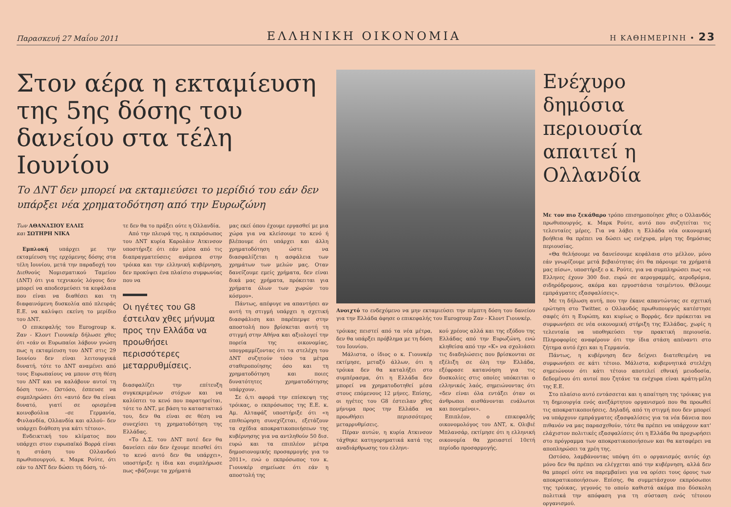Παρασκευή 27 Μαΐου 2011 ΕΛΛΗΝΙΚΗ ΟΙΚΟΝΟΜΙΑ Η ΚΑΘΗΜΕΡΙΝΗ • 23
Στον αέρα η εκταμίευση της 5ης δόσης του δανείου στα τέλη Ιουνίου
Το ΔΝΤ δεν μπορεί να εκταμιεύσει το μερίδιό του εάν δεν υπάρξει νέα χρηματοδότηση από την Ευρωζώνη
Των ΑΘΑΝΑΣΙΟΥ ΕΛΛΙΣ
και ΣΩΤΗΡΗ ΝΙΚΑ
Εμπλοκή υπάρχει με την εκταμίευση της ερχόμενης δόσης στα τέλη Ιουνίου, μετά την παραδοχή του Διεθνούς Νομισματικού Ταμείου (ΔΝΤ) ότι για τεχνικούς λόγους δεν μπορεί να αποδεσμεύσει τα κεφάλαια που είναι να διαθέσει και τη διαφαινόμενη δυσκολία από πλευράς Ε.Ε. να καλύψει εκείνη το μερίδιο του ΔΝΤ.
Ο επικεφαλής του Eurogroup κ. Ζαν - Κλοντ Γιουνκέρ δήλωσε χθες ότι «εάν οι Ευρωπαίοι λάβουν γνώση πως η εκταμίευση του ΔΝΤ στις 29 Ιουνίου δεν είναι λειτουργικά δυνατή, τότε το ΔΝΤ αναμένει από τους Ευρωπαίους να μπουν στη θέση του ΔΝΤ και να καλάβουν αυτοί τη δόση του». Ωστόσο, έσπευσε να συμπληρώσει ότι «αυτό δεν θα είναι δυνατό, γιατί σε ορισμένα κοινοβούλια –σε Γερμανία, Φινλανδία, Ολλανδία και αλλού– δεν υπάρχει διάθεση για κάτι τέτοιο».
Ενδεικτική του κλίματος που υπάρχει στον ευρωπαϊκό Βορρά είναι η στάση του Ολλανδού πρωθυπουργού, κ. Μαρκ Ρούτε, ότι εάν το ΔΝΤ δεν δώσει τη δόση, τό-
τε δεν θα το πράξει ούτε η Ολλανδία.
Από την πλευρά της, η εκπρόσωπος του ΔΝΤ κυρία Καρολάιν Ατκινσον υποστήριξε ότι εάν μέσα από τις διαπραγματεύσεις ανάμεσα στην τρόικα και την ελληνική κυβέρνηση, δεν προκύψει ένα πλαίσιο συμφωνίας που να
Οι ηγέτες του G8 έστειλαν χθες μήνυμα προς την Ελλάδα να προωθήσει περισσότερες μεταρρυθμίσεις.
διασφαλίζει την επίτευξη συγκεκριμένων στόχων και να καλύπτει το κενό που παρατηρείται, τότε το ΔΝΤ, με βάση το καταστατικό του, δεν θα είναι σε θέση να συνεχίσει τη χρηματοδότηση της Ελλάδας.
«Το Δ.Σ. του ΔΝΤ ποτέ δεν θα δανείσει εάν δεν έχουμε πεισθεί ότι το κενό αυτό δεν θα υπάρχει», υποστήριξε η ίδια και συμπλήρωσε πως «βάζουμε τα χρήματά
μας εκεί όπου έχουμε εργασθεί με μια χώρα για να κλείσουμε το κενό ή βλέπουμε ότι υπάρχει και άλλη χρηματοδότηση ώστε να διασφαλίζεται η ασφάλεια των χρημάτων των μελών μας. Οταν δανείζουμε εμείς χρήματα, δεν είναι δικά μας χρήματα, πρόκειται για χρήματα όλων των χωρών του κόσμου».
Πάντως, απέφυγε να απαντήσει αν αυτή τη στιγμή υπάρχει η σχετική διασφάλιση και παρέπεμψε στην αποστολή που βρίσκεται αυτή τη στιγμή στην Αθήνα και αξιολογεί την πορεία της οικονομίας, υπογραμμίζοντας ότι τα στελέχη του ΔΝΤ συζητούν τόσο τα μέτρα σταθεροποίησης όσο και τη χρηματοδότηση και ποιες δυνατότητες χρηματοδότησης υπάρχουν.
Σε ό,τι αφορά την επίσκεψη της τρόικας, ο εκπρόσωπος της Ε.Ε. κ. Αμ. Αλταφάζ υποστήριξε ότι «η επιθεώρηση συνεχίζεται, εξετάζουν τα σχέδια αποκρατικοποιήσεων της κυβέρνησης για να αντληθούν 50 δισ. ευρώ και τα επιπλέον μέτρα δημοσιονομικής προσαρμογής για το 2011», ενώ ο εκπρόσωπος του κ. Γιουνκέρ σημείωσε ότι εάν η αποστολή της
Ανοιχτό το ενδεχόμενο να μην εκταμιεύσει την πέμπτη δόση του δανείου για την Ελλάδα άφησε ο επικεφαλής του Eurogroup Ζαν - Κλοντ Γιουνκέρ.
τρόικας πειστεί από τα νέα μέτρα, δεν θα υπάρξει πρόβλημα με τη δόση του Ιουνίου.
Μάλιστα, ο ίδιος ο κ. Γιουνκέρ εκτίμησε, μεταξύ άλλων, ότι η τρόικα δεν θα καταλήξει στο συμπέρασμα, ότι η Ελλάδα δεν μπορεί να χρηματοδοτηθεί μέσα στους επόμενους 12 μήνες. Επίσης, οι ηγέτες του G8 έστειλαν χθες μήνυμα προς την Ελλάδα να προωθήσει περισσότερες μεταρρυθμίσεις.
Πέραν αυτών, η κυρία Ατκινσον τάχθηκε κατηγορηματικά κατά της αναδιάρθρωσης του ελληνι-
κού χρέους αλλά και της εξόδου της Ελλάδας από την Ευρωζώνη, ενώ κληθείσα από την «Κ» να σχολιάσει τις διαδηλώσεις που βρίσκονται σε εξέλιξη σε όλη την Ελλάδα, εξέφρασε κατανόηση για τις δυσκολίες στις οποίες υπόκειται ο ελληνικός λαός, σημειώνοντας ότι «δεν είναι όλα εντάξει όταν οι άνθρωποι αισθάνονται ευάλωτοι και πονεμένοι».
Επιπλέον, ο επικεφαλής οικονομολόγος του ΔΝΤ, κ. Ολιβιέ Μπλανσάρ, εκτίμησε ότι η ελληνική οικονομία θα χρειαστεί 10ετή περίοδο προσαρμογής.
Ενέχυρο δημόσια περιουσία απαιτεί η Ολλανδία
Με τον πιο ξεκάθαρο τρόπο επισημοποίησε χθες ο Ολλανδός πρωθυπουργός, κ. Μαρκ Ρούτε, αυτό που συζητείται τις τελευταίες μέρες. Για να λάβει η Ελλάδα νέα οικονομική βοήθεια θα πρέπει να δώσει ως ενέχυρα, μέρη της δημόσιας περιουσίας.
«Θα θελήσουμε να δανείσουμε κεφάλαια στο μέλλον, μόνο εάν γνωρίζουμε μετά βεβαιότητας ότι θα πάρουμε τα χρήματά μας πίσω», υποστήριξε ο κ. Ρούτε, για να συμπληρώσει πως «οι Ελληνες έχουν 300 δισ. ευρώ σε αερογραμμές, αεροδρόμια, σιδηρόδρομους, ακόμα και εργοστάσια τσιμέντου. Θέλουμε εμπράγματες εξασφαλίσεις».
Με τη δήλωση αυτή, που την έκανε απαντώντας σε σχετική ερώτηση στο Twitter, ο Ολλανδός πρωθυπουργός κατέστησε σαφές ότι η Ευρώπη, και κυρίως ο Βορράς, δεν πρόκειται να συμφωνήσει σε νέα οικονομική στήριξη της Ελλάδας, χωρίς η τελευταία να υποθηκεύσει την πρακτική περιουσία. Πληροφορίες αναφέρουν ότι την ίδια στάση απέναντι στο ζήτημα αυτό έχει και η Γερμανία.
Πάντως, η κυβέρνηση δεν δείχνει διατεθειμένη να συμφωνήσει σε κάτι τέτοιο. Μάλιστα, κυβερνητικά στελέχη σημειώνουν ότι κάτι τέτοιο αποτελεί εθνική μειοδοσία, δεδομένου ότι αυτοί που ζητάνε τα ενέχυρα είναι κράτη-μέλη της Ε.Ε.
Στο πλαίσιο αυτό εντάσσεται και η απαίτηση της τρόικας για τη δημιουργία ενός ανεξάρτητου οργανισμού που θα προωθεί τις αποκρατικοποιήσεις. Δηλαδή, από τη στιγμή που δεν μπορεί να υπάρχουν εμπράγματες εξασφαλίσεις για τα νέα δάνεια που πιθανόν να μας παρασχεθούν, τότε θα πρέπει να υπάρχουν κατ' ελάχιστον πολιτικές εξασφαλίσεις ότι η Ελλάδα θα προχωρήσει στο πρόγραμμα των αποκρατικοποιήσεων και θα καταφέρει να αποπληρώσει τα χρέη της.
Ωστόσο, λαμβάνοντας υπόψη ότι ο οργανισμός αυτός όχι μόνο δεν θα πρέπει να ελέγχεται από την κυβέρνηση, αλλά δεν θα μπορεί ούτε να παρεμβαίνει για να ορίσει τους όρους των αποκρατικοποιήσεων. Επίσης, θα συμμετάσχουν εκπρόσωποι της τρόικας, γεγονός το οποίο καθιστά ακόμα πιο δύσκολη πολιτικά την απόφαση για τη σύσταση ενός τέτοιου οργανισμού.